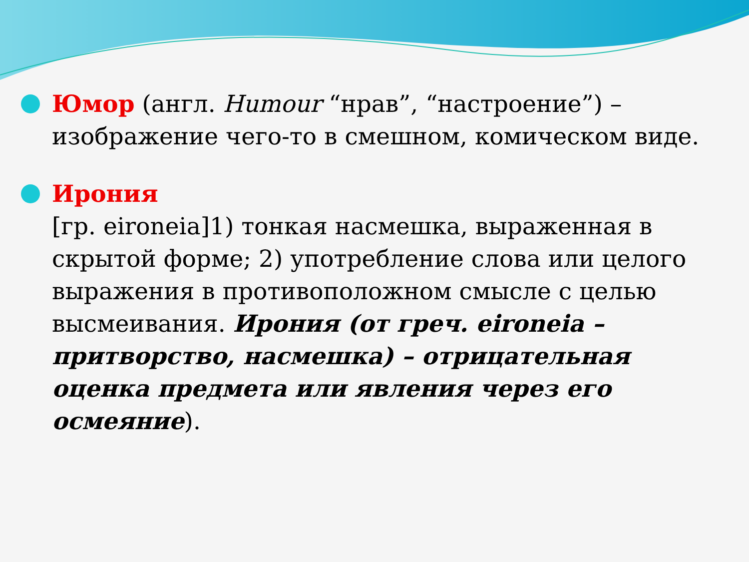Юмор (англ. Humour “нрав”, “настроение”) – изображение чего-то в смешном, комическом виде.
Ирония
[гр. eironeia]1) тонкая насмешка, выраженная в скрытой форме; 2) употребление слова или целого выражения в противоположном смысле с целью высмеивания. Ирония (от греч. eironeia – притворство, насмешка) – отрицательная оценка предмета или явления через его осмеяние).